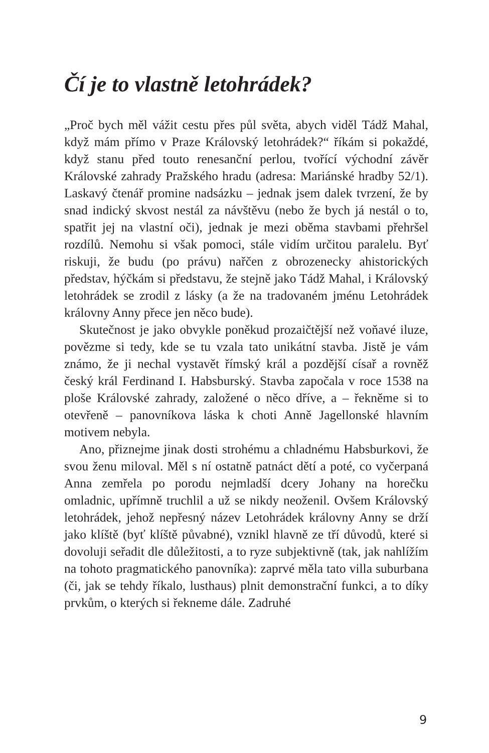Čí je to vlastně letohrádek?
„Proč bych měl vážit cestu přes půl světa, abych viděl Tádž Mahal, když mám přímo v Praze Královský letohrádek?“ říkám si pokaždé, když stanu před touto renesanční perlou, tvořící východní závěr Královské zahrady Pražského hradu (adresa: Mariánské hradby 52/1). Laskavý čtenář promine nadsázku – jednak jsem dalek tvrzení, že by snad indický skvost nestál za návštěvu (nebo že bych já nestál o to, spatřit jej na vlastní oči), jednak je mezi oběma stavbami přehršel rozdílů. Nemohu si však pomoci, stále vidím určitou paralelu. Byť riskuji, že budu (po právu) nařčen z obrozenecky ahistorických představ, hýčkám si představu, že stejně jako Tádž Mahal, i Královský letohrádek se zrodil z lásky (a že na tradovaném jménu Letohrádek královny Anny přece jen něco bude).
Skutečnost je jako obvykle poněkud prozaičtější než voňavé iluze, povězme si tedy, kde se tu vzala tato unikátní stavba. Jistě je vám známo, že ji nechal vystavět římský král a pozdější císař a rovněž český král Ferdinand I. Habsburský. Stavba započala v roce 1538 na ploše Královské zahrady, založené o něco dříve, a – řekněme si to otevřeně – panovníkova láska k choti Anně Jagellonské hlavním motivem nebyla.
Ano, přiznejme jinak dosti strohému a chladnému Habsburkovi, že svou ženu miloval. Měl s ní ostatně patnáct dětí a poté, co vyčerpaná Anna zemřela po porodu nejmladší dcery Johany na horečku omladnic, upřímně truchlil a už se nikdy neoženil. Ovšem Královský letohrádek, jehož nepřesný název Letohrádek královny Anny se drží jako klíště (byť klíště půvabné), vznikl hlavně ze tří důvodů, které si dovoluji seřadit dle důležitosti, a to ryze subjektivně (tak, jak nahlížím na tohoto pragmatického panovníka): zaprvé měla tato villa suburbana (či, jak se tehdy říkalo, lusthaus) plnit demonstrační funkci, a to díky prvkům, o kterých si řekneme dále. Zadruhé
9